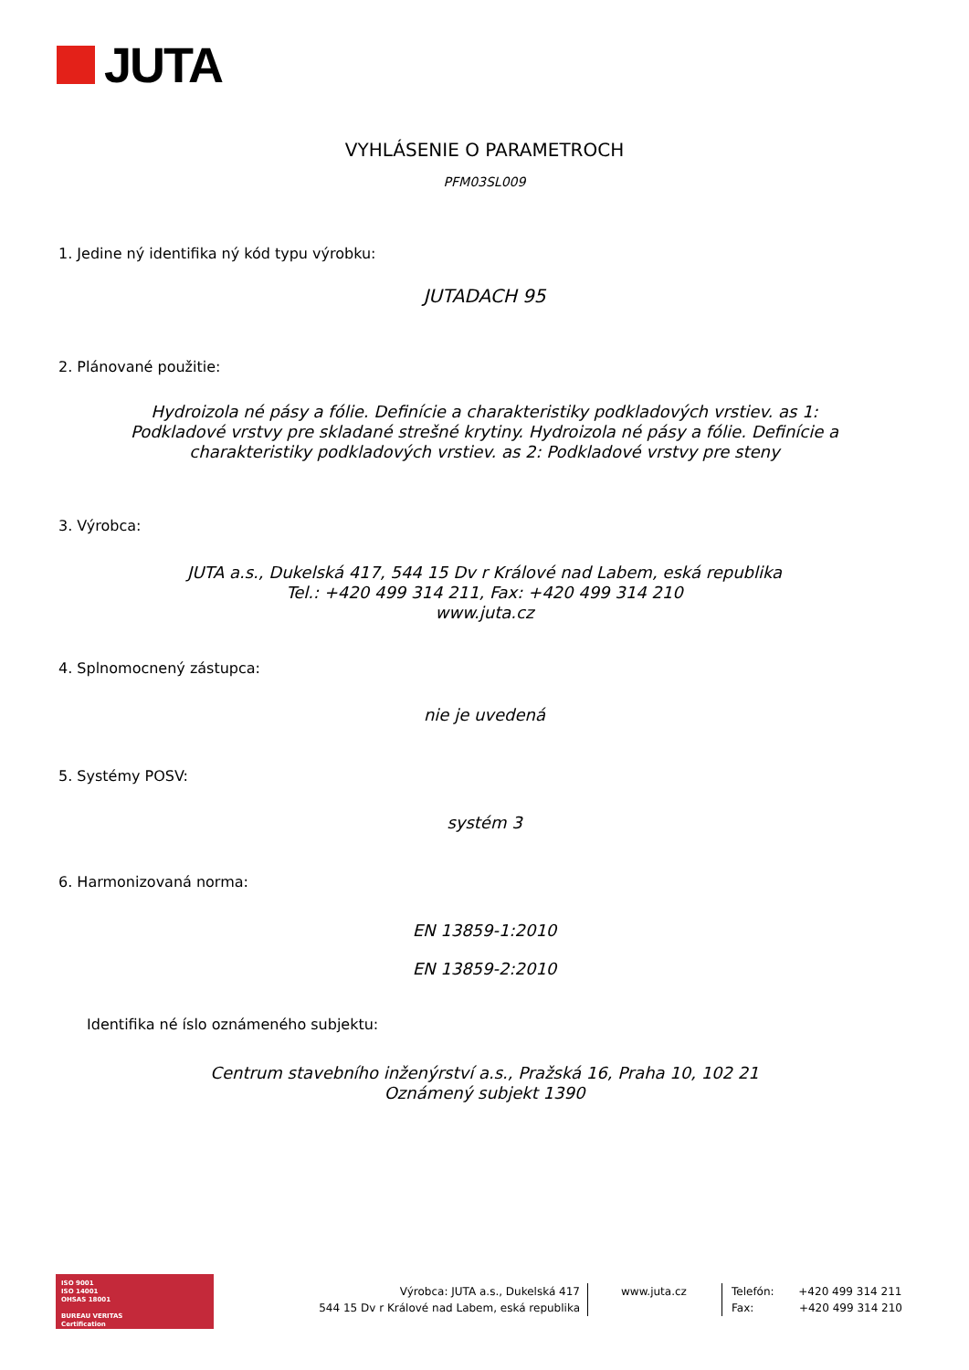JUTA
VYHLÁSENIE O PARAMETROCH
PFM03SL009
1. Jedine ný identifika ný kód typu výrobku:
JUTADACH 95
2. Plánované použitie:
Hydroizola né pásy a fólie. Definície a charakteristiky podkladových vrstiev. as 1:
Podkladové vrstvy pre skladané strešné krytiny. Hydroizola né pásy a fólie. Definície a
charakteristiky podkladových vrstiev. as 2: Podkladové vrstvy pre steny
3. Výrobca:
JUTA a.s., Dukelská 417, 544 15 Dv r Králové nad Labem, eská republika
Tel.: +420 499 314 211, Fax: +420 499 314 210
www.juta.cz
4. Splnomocnený zástupca:
nie je uvedená
5. Systémy POSV:
systém 3
6. Harmonizovaná norma:
EN 13859-1:2010
EN 13859-2:2010
Identifika né íslo oznámeného subjektu:
Centrum stavebního inženýrství a.s., Pražská 16, Praha 10, 102 21
Oznámený subjekt 1390
ISO 9001
ISO 14001
OHSAS 18001
BUREAU VERITAS
Certification
Výrobca: JUTA a.s., Dukelská 417
544 15 Dv r Králové nad Labem, eská republika
www.juta.cz
Telefón: +420 499 314 211
Fax: +420 499 314 210